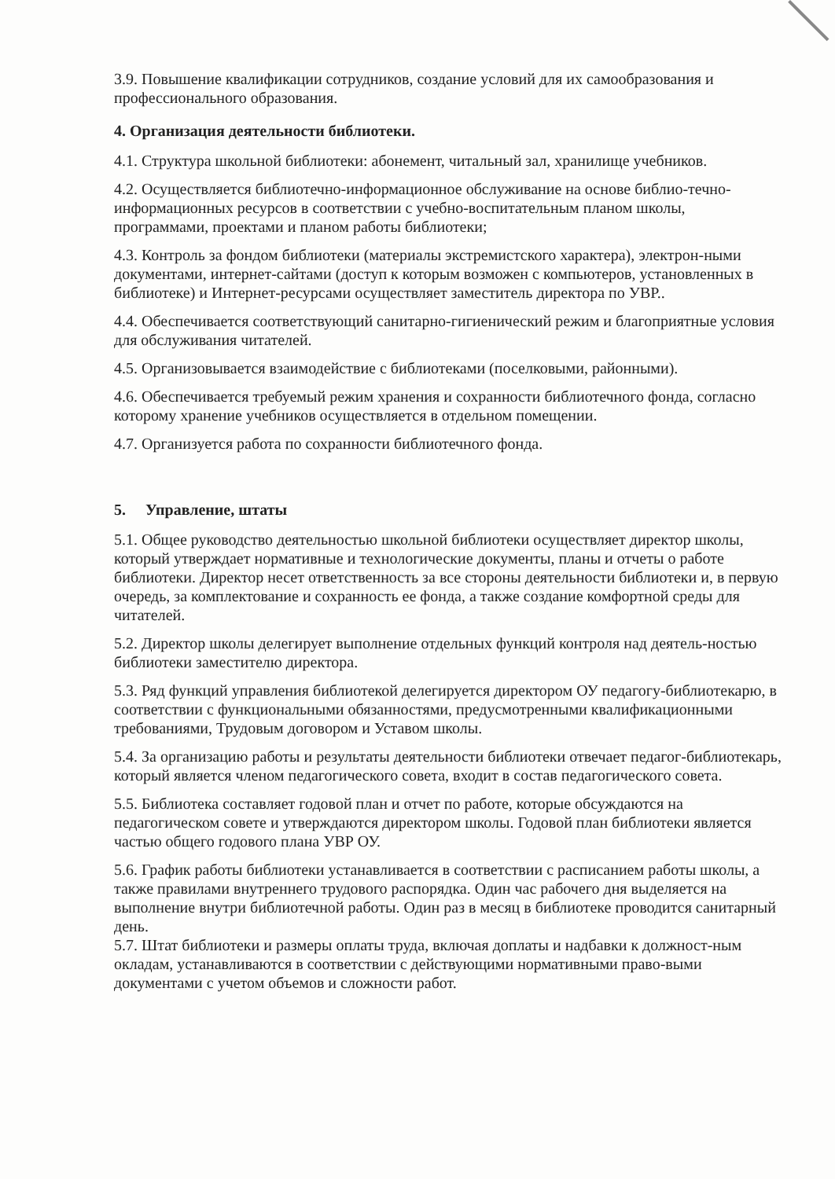3.9. Повышение квалификации сотрудников, создание условий для их самообразования и профессионального образования.
4. Организация деятельности библиотеки.
4.1. Структура школьной библиотеки: абонемент, читальный зал, хранилище учебников.
4.2. Осуществляется библиотечно-информационное обслуживание на основе библио-течно-информационных ресурсов в соответствии с учебно-воспитательным планом школы, программами, проектами и планом работы библиотеки;
4.3. Контроль за фондом библиотеки (материалы экстремистского характера), электрон-ными документами, интернет-сайтами (доступ к которым возможен с компьютеров, установленных в библиотеке) и Интернет-ресурсами осуществляет заместитель директора по УВР..
4.4. Обеспечивается соответствующий санитарно-гигиенический режим и благоприятные условия для обслуживания читателей.
4.5. Организовывается взаимодействие с библиотеками (поселковыми, районными).
4.6. Обеспечивается требуемый режим хранения и сохранности библиотечного фонда, согласно которому хранение учебников осуществляется в отдельном помещении.
4.7. Организуется работа по сохранности библиотечного фонда.
5. Управление, штаты
5.1. Общее руководство деятельностью школьной библиотеки осуществляет директор школы, который утверждает нормативные и технологические документы, планы и отчеты о работе библиотеки. Директор несет ответственность за все стороны деятельности библиотеки и, в первую очередь, за комплектование и сохранность ее фонда, а также создание комфортной среды для читателей.
5.2. Директор школы делегирует выполнение отдельных функций контроля над деятель-ностью библиотеки заместителю директора.
5.3. Ряд функций управления библиотекой делегируется директором ОУ педагогу-библиотекарю, в соответствии с функциональными обязанностями, предусмотренными квалификационными требованиями, Трудовым договором и Уставом школы.
5.4. За организацию работы и результаты деятельности библиотеки отвечает педагог-библиотекарь, который является членом педагогического совета, входит в состав педагогического совета.
5.5. Библиотека составляет годовой план и отчет по работе, которые обсуждаются на педагогическом совете и утверждаются директором школы. Годовой план библиотеки является частью общего годового плана УВР ОУ.
5.6. График работы библиотеки устанавливается в соответствии с расписанием работы школы, а также правилами внутреннего трудового распорядка. Один час рабочего дня выделяется на выполнение внутри библиотечной работы. Один раз в месяц в библиотеке проводится санитарный день.
5.7. Штат библиотеки и размеры оплаты труда, включая доплаты и надбавки к должност-ным окладам, устанавливаются в соответствии с действующими нормативными право-выми документами с учетом объемов и сложности работ.